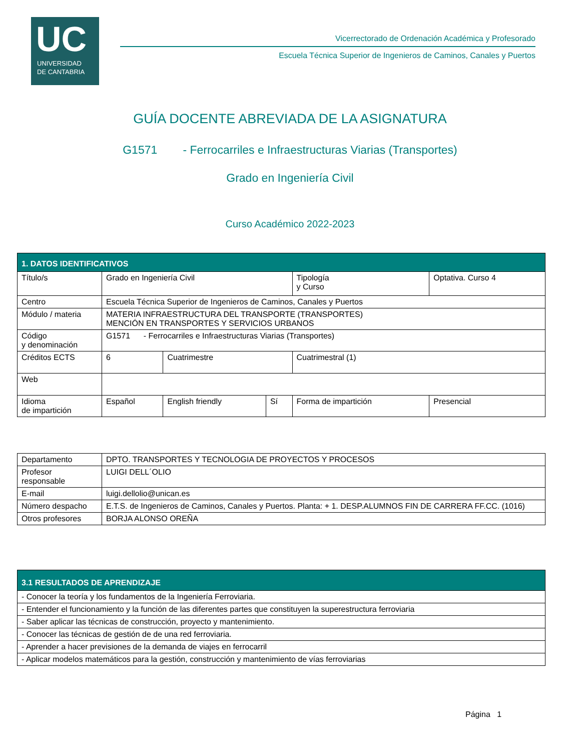UC
UNIVERSIDAD
DE CANTABRIA
Vicerrectorado de Ordenación Académica y Profesorado
Escuela Técnica Superior de Ingenieros de Caminos, Canales y Puertos
GUÍA DOCENTE ABREVIADA DE LA ASIGNATURA
G1571 - Ferrocarriles e Infraestructuras Viarias (Transportes)
Grado en Ingeniería Civil
Curso Académico 2022-2023
| 1. DATOS IDENTIFICATIVOS | | | | | | |
| Título/s | Grado en Ingeniería Civil | | | Tipología y Curso | Optativa. Curso 4 | |
| Centro | Escuela Técnica Superior de Ingenieros de Caminos, Canales y Puertos | | | | | |
| Módulo / materia | MATERIA INFRAESTRUCTURA DEL TRANSPORTE (TRANSPORTES) MENCIÓN EN TRANSPORTES Y SERVICIOS URBANOS | | | | | |
| Código y denominación | G1571 - Ferrocarriles e Infraestructuras Viarias (Transportes) | | | | | |
| Créditos ECTS | 6 | Cuatrimestre | | Cuatrimestral (1) | | |
| Web | | | | | | |
| Idioma de impartición | Español | English friendly | Sí | Forma de impartición | | Presencial |
| Departamento | DPTO. TRANSPORTES Y TECNOLOGIA DE PROYECTOS Y PROCESOS |
| Profesor responsable | LUIGI DELL´OLIO |
| E-mail | luigi.dellolio@unican.es |
| Número despacho | E.T.S. de Ingenieros de Caminos, Canales y Puertos. Planta: + 1. DESP.ALUMNOS FIN DE CARRERA FF.CC. (1016) |
| Otros profesores | BORJA ALONSO OREÑA |
| 3.1 RESULTADOS DE APRENDIZAJE |
| - Conocer la teoría y los fundamentos de la Ingeniería Ferroviaria. |
| - Entender el funcionamiento y la función de las diferentes partes que constituyen la superestructura ferroviaria |
| - Saber aplicar las técnicas de construcción, proyecto y mantenimiento. |
| - Conocer las técnicas de gestión de de una red ferroviaria. |
| - Aprender a hacer previsiones de la demanda de viajes en ferrocarril |
| - Aplicar modelos matemáticos para la gestión, construcción y mantenimiento de vías ferroviarias |
Página 1